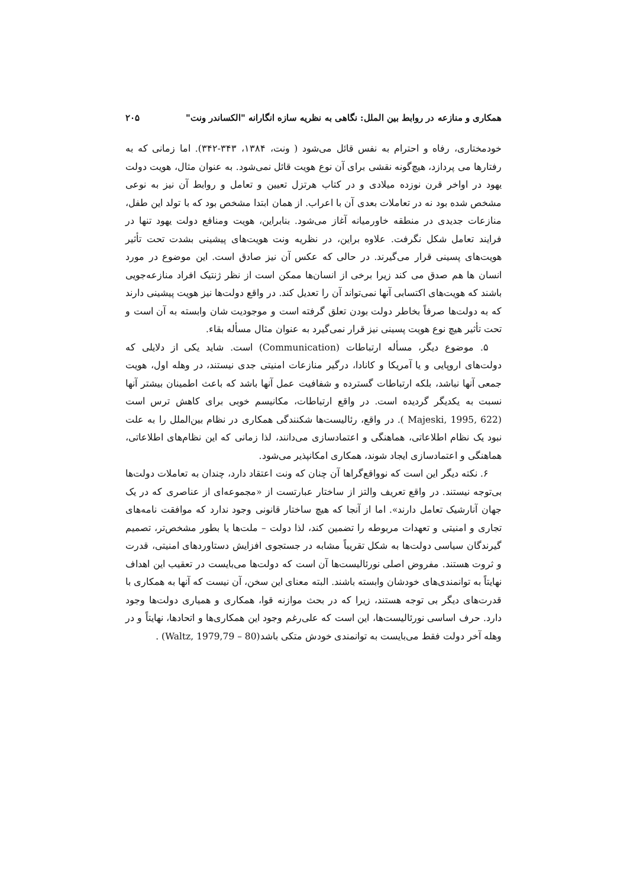همکاری و منازعه در روابط بین الملل: نگاهی به نظریه سازه انگارانه "الکساندر ونت" ۲۰۵
خودمختاری، رفاه و احترام به نفس قائل می‌شود ( ونت، ۱۳۸۴، ۳۴۳-۳۴۲). اما زمانی که به رفتارها می پردازد، هیچ‌گونه نقشی برای آن نوع هویت قائل نمی‌شود. به عنوان مثال، هویت دولت یهود در اواخر قرن نوزده میلادی و در کتاب هرتزل تعیین و تعامل و روابط آن نیز به نوعی مشخص شده بود نه در تعاملات بعدی آن با اعراب. از همان ابتدا مشخص بود که با تولد این طفل، منازعات جدیدی در منطقه خاورمیانه آغاز می‌شود. بنابراین، هویت ومنافع دولت یهود تنها در فرایند تعامل شکل نگرفت. علاوه براین، در نظریه ونت هویت‌های پیشینی بشدت تحت تأثیر هویت‌های پسینی قرار می‌گیرند. در حالی که عکس آن نیز صادق است. این موضوع در مورد انسان ها هم صدق می کند زیرا برخی از انسان‌ها ممکن است از نظر ژنتیک افراد منازعه‌جویی باشند که هویت‌های اکتسابی آنها نمی‌تواند آن را تعدیل کند. در واقع دولت‌ها نیز هویت پیشینی دارند که به دولت‌ها صرفاً بخاطر دولت بودن تعلق گرفته است و موجودیت شان وابسته به آن است و تحت تأثیر هیچ نوع هویت پسینی نیز قرار نمی‌گیرد به عنوان مثال مسأله بقاء.
۵. موضوع دیگر، مسأله ارتباطات (Communication) است. شاید یکی از دلایلی که دولت‌های اروپایی و یا آمریکا و کانادا، درگیر منازعات امنیتی جدی نیستند، در وهله اول، هویت جمعی آنها نباشد، بلکه ارتباطات گسترده و شفافیت عمل آنها باشد که باعث اطمینان بیشتر آنها نسبت به یکدیگر گردیده است. در واقع ارتباطات، مکانیسم خوبی برای کاهش ترس است (Majeski, 1995, 622 ). در واقع، رئالیست‌ها شکنندگی همکاری در نظام بین‌الملل را به علت نبود یک نظام اطلاعاتی، هماهنگی و اعتمادسازی می‌دانند، لذا زمانی که این نظام‌های اطلاعاتی، هماهنگی و اعتمادسازی ایجاد شوند، همکاری امکانپذیر می‌شود.
۶. نکته دیگر این است که نوواقع‌گراها آن چنان که ونت اعتقاد دارد، چندان به تعاملات دولت‌ها بی‌توجه نیستند. در واقع تعریف والتز از ساختار عبارتست از «مجموعه‌ای از عناصری که در یک جهان آنارشیک تعامل دارند». اما از آنجا که هیچ ساختار قانونی وجود ندارد که موافقت نامه‌های تجاری و امنیتی و تعهدات مربوطه را تضمین کند، لذا دولت – ملت‌ها یا بطور مشخص‌تر، تصمیم گیرندگان سیاسی دولت‌ها به شکل تقریباً مشابه در جستجوی افزایش دستاوردهای امنیتی، قدرت و ثروت هستند. مفروض اصلی نورئالیست‌ها آن است که دولت‌ها می‌بایست در تعقیب این اهداف نهایتاً به توانمندی‌های خودشان وابسته باشند. البته معنای این سخن، آن نیست که آنها به همکاری با قدرت‌های دیگر بی توجه هستند، زیرا که در بحث موازنه قوا، همکاری و همیاری دولت‌ها وجود دارد. حرف اساسی نورئالیست‌ها، این است که علی‌رغم وجود این همکاری‌ها و اتحادها، نهایتاً و در وهله آخر دولت فقط می‌بایست به توانمندی خودش متکی باشد(Waltz, 1979,79 – 80) .